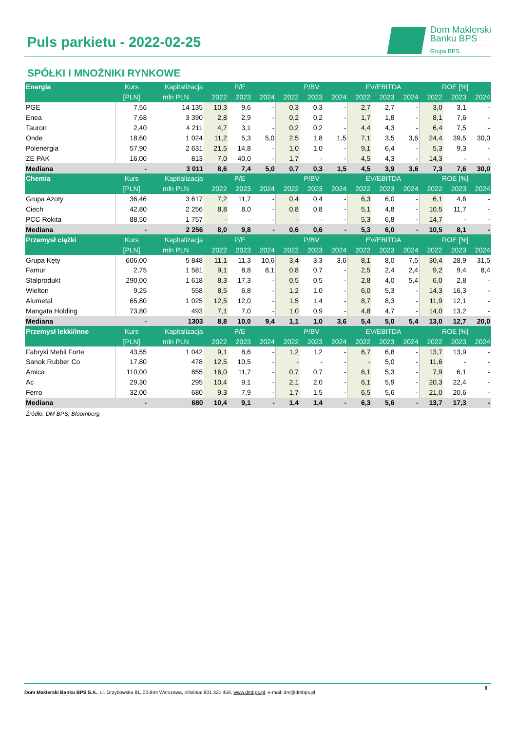Puls parkietu - 2022-02-25
Dom Maklerski
Banku BPS
Grupa BPS
SPÓŁKI I MNOŻNIKI RYNKOWE
| Energia | Kurs | Kapitalizacja | P/E | | | P/BV | | | EV/EBITDA | | | ROE [%] | | |
| --- | --- | --- | --- | --- | --- | --- | --- | --- | --- | --- | --- | --- | --- | --- |
| | [PLN] | mln PLN | 2022 | 2023 | 2024 | 2022 | 2023 | 2024 | 2022 | 2023 | 2024 | 2022 | 2023 | 2024 |
| PGE | 7,56 | 14 135 | 10,3 | 9,6 | - | 0,3 | 0,3 | - | 2,7 | 2,7 | - | 3,0 | 3,1 | - |
| Enea | 7,68 | 3 390 | 2,8 | 2,9 | - | 0,2 | 0,2 | - | 1,7 | 1,8 | - | 8,1 | 7,6 | - |
| Tauron | 2,40 | 4 211 | 4,7 | 3,1 | - | 0,2 | 0,2 | - | 4,4 | 4,3 | - | 6,4 | 7,5 | - |
| Onde | 18,60 | 1 024 | 11,2 | 5,3 | 5,0 | 2,5 | 1,8 | 1,5 | 7,1 | 3,5 | 3,6 | 24,4 | 39,5 | 30,0 |
| Polenergia | 57,90 | 2 631 | 21,5 | 14,8 | - | 1,0 | 1,0 | - | 9,1 | 6,4 | - | 5,3 | 9,3 | - |
| ZE PAK | 16,00 | 813 | 7,0 | 40,0 | - | 1,7 | - | - | 4,5 | 4,3 | - | 14,3 | - | - |
| Mediana | - | 3 011 | 8,6 | 7,4 | 5,0 | 0,7 | 0,3 | 1,5 | 4,5 | 3,9 | 3,6 | 7,3 | 7,6 | 30,0 |
| Chemia | Kurs | Kapitalizacja | P/E | | | P/BV | | | EV/EBITDA | | | ROE [%] | | |
| | [PLN] | mln PLN | 2022 | 2023 | 2024 | 2022 | 2023 | 2024 | 2022 | 2023 | 2024 | 2022 | 2023 | 2024 |
| Grupa Azoty | 36,46 | 3 617 | 7,2 | 11,7 | - | 0,4 | 0,4 | - | 6,3 | 6,0 | - | 6,1 | 4,6 | - |
| Ciech | 42,80 | 2 256 | 8,8 | 8,0 | - | 0,8 | 0,8 | - | 5,1 | 4,8 | - | 10,5 | 11,7 | - |
| PCC Rokita | 88,50 | 1 757 | - | - | - | - | - | - | 5,3 | 6,8 | - | 14,7 | - | - |
| Mediana | - | 2 256 | 8,0 | 9,8 | - | 0,6 | 0,6 | - | 5,3 | 6,0 | - | 10,5 | 8,1 | - |
| Przemysł ciężki | Kurs | Kapitalizacja | P/E | | | P/BV | | | EV/EBITDA | | | ROE [%] | | |
| | [PLN] | mln PLN | 2022 | 2023 | 2024 | 2022 | 2023 | 2024 | 2022 | 2023 | 2024 | 2022 | 2023 | 2024 |
| Grupa Kęty | 606,00 | 5 848 | 11,1 | 11,3 | 10,6 | 3,4 | 3,3 | 3,6 | 8,1 | 8,0 | 7,5 | 30,4 | 28,9 | 31,5 |
| Famur | 2,75 | 1 581 | 9,1 | 8,8 | 8,1 | 0,8 | 0,7 | - | 2,5 | 2,4 | 2,4 | 9,2 | 9,4 | 8,4 |
| Stalprodukt | 290,00 | 1 618 | 8,3 | 17,3 | - | 0,5 | 0,5 | - | 2,8 | 4,0 | 5,4 | 6,0 | 2,8 | - |
| Wielton | 9,25 | 558 | 8,5 | 6,8 | - | 1,2 | 1,0 | - | 6,0 | 5,3 | - | 14,3 | 16,3 | - |
| Alumetal | 65,80 | 1 025 | 12,5 | 12,0 | - | 1,5 | 1,4 | - | 8,7 | 8,3 | - | 11,9 | 12,1 | - |
| Mangata Holding | 73,80 | 493 | 7,1 | 7,0 | - | 1,0 | 0,9 | - | 4,8 | 4,7 | - | 14,0 | 13,2 | - |
| Mediana | - | 1303 | 8,8 | 10,0 | 9,4 | 1,1 | 1,0 | 3,6 | 5,4 | 5,0 | 5,4 | 13,0 | 12,7 | 20,0 |
| Przemysł lekki/inne | Kurs | Kapitalizacja | P/E | | | P/BV | | | EV/EBITDA | | | ROE [%] | | |
| | [PLN] | mln PLN | 2022 | 2023 | 2024 | 2022 | 2023 | 2024 | 2022 | 2023 | 2024 | 2022 | 2023 | 2024 |
| Fabryki Mebli Forte | 43,55 | 1 042 | 9,1 | 8,6 | - | 1,2 | 1,2 | - | 6,7 | 6,8 | - | 13,7 | 13,9 | - |
| Sanok Rubber Co | 17,80 | 478 | 12,5 | 10,5 | - | - | - | - | - | 5,0 | - | 11,6 | - | - |
| Amica | 110,00 | 855 | 16,0 | 11,7 | - | 0,7 | 0,7 | - | 6,1 | 5,3 | - | 7,9 | 6,1 | - |
| Ac | 29,30 | 295 | 10,4 | 9,1 | - | 2,1 | 2,0 | - | 6,1 | 5,9 | - | 20,3 | 22,4 | - |
| Ferro | 32,00 | 680 | 9,3 | 7,9 | - | 1,7 | 1,5 | - | 6,5 | 5,6 | - | 21,0 | 20,6 | - |
| Mediana | - | 680 | 10,4 | 9,1 | - | 1,4 | 1,4 | - | 6,3 | 5,6 | - | 13,7 | 17,3 | - |
Źródło: DM BPS, Bloomberg
9
Dom Maklerski Banku BPS S.A., ul. Grzybowska 81, 00-844 Warszawa, infolinia: 801 321 456, www.dmbps.pl, e-mail: dm@dmbps.pl